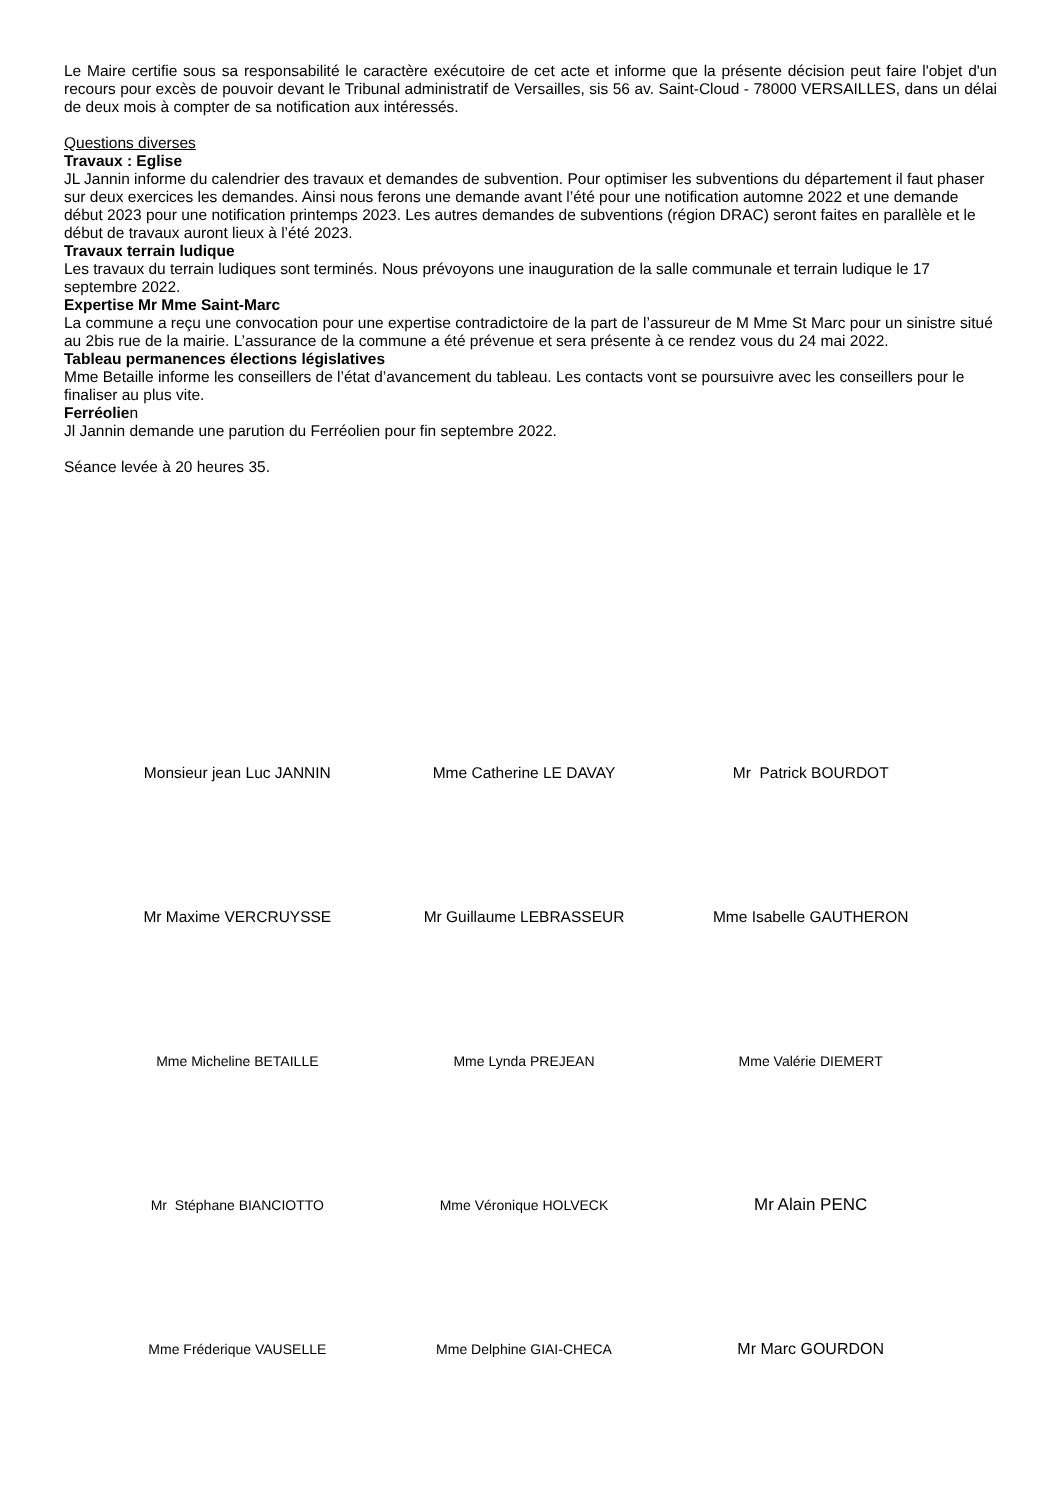Le Maire certifie sous sa responsabilité le caractère exécutoire de cet acte et informe que la présente décision peut faire l'objet d'un recours pour excès de pouvoir devant le Tribunal administratif de Versailles, sis 56 av. Saint-Cloud - 78000 VERSAILLES, dans un délai de deux mois à compter de sa notification aux intéressés.
Questions diverses
Travaux : Eglise
JL Jannin informe du calendrier des travaux et demandes de subvention. Pour optimiser les subventions du département il faut phaser sur deux exercices les demandes. Ainsi nous ferons une demande avant l’été pour une notification automne 2022 et une demande début 2023 pour une notification printemps 2023. Les autres demandes de subventions (région DRAC) seront faites en parallèle et le début de travaux auront lieux à l’été 2023.
Travaux terrain ludique
Les travaux du terrain ludiques sont terminés. Nous prévoyons une inauguration de la salle communale et terrain ludique le 17 septembre 2022.
Expertise Mr Mme Saint-Marc
La commune a reçu une convocation pour une expertise contradictoire de la part de l’assureur de M Mme St Marc pour un sinistre situé au 2bis rue de la mairie. L’assurance de la commune a été prévenue et sera présente à ce rendez vous du 24 mai 2022.
Tableau permanences élections législatives
Mme Betaille informe les conseillers de l’état d’avancement du tableau. Les contacts vont se poursuivre avec les conseillers pour le finaliser au plus vite.
Ferréolien
Jl Jannin demande une parution du Ferréolien pour fin septembre 2022.
Séance levée à 20 heures 35.
Monsieur jean Luc JANNIN Mme Catherine LE DAVAY Mr Patrick BOURDOT
Mr Maxime VERCRUYSSE Mr Guillaume LEBRASSEUR Mme Isabelle GAUTHERON
Mme Micheline BETAILLE Mme Lynda PREJEAN Mme Valérie DIEMERT
Mr Stéphane BIANCIOTTO Mme Véronique HOLVECK
Mr Alain PENC
Mme Fréderique VAUSELLE Mme Delphine GIAI-CHECA Mr Marc GOURDON